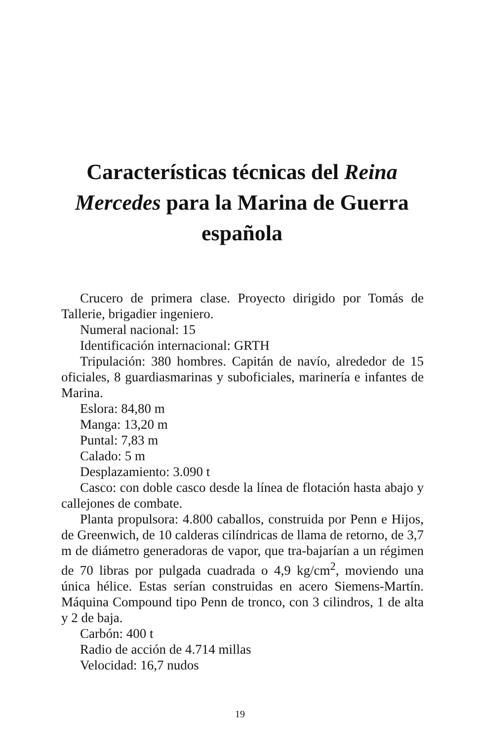Características técnicas del Reina Mercedes para la Marina de Guerra española
Crucero de primera clase. Proyecto dirigido por Tomás de Tallerie, brigadier ingeniero.
Numeral nacional: 15
Identificación internacional: GRTH
Tripulación: 380 hombres. Capitán de navío, alrededor de 15 oficiales, 8 guardiasmarinas y suboficiales, marinería e infantes de Marina.
Eslora: 84,80 m
Manga: 13,20 m
Puntal: 7,83 m
Calado: 5 m
Desplazamiento: 3.090 t
Casco: con doble casco desde la línea de flotación hasta abajo y callejones de combate.
Planta propulsora: 4.800 caballos, construida por Penn e Hijos, de Greenwich, de 10 calderas cilíndricas de llama de retorno, de 3,7 m de diámetro generadoras de vapor, que tra-bajarían a un régimen de 70 libras por pulgada cuadrada o 4,9 kg/cm<sup>2</sup>, moviendo una única hélice. Estas serían construidas en acero Siemens-Martín. Máquina Compound tipo Penn de tronco, con 3 cilindros, 1 de alta y 2 de baja.
Carbón: 400 t
Radio de acción de 4.714 millas
Velocidad: 16,7 nudos
19